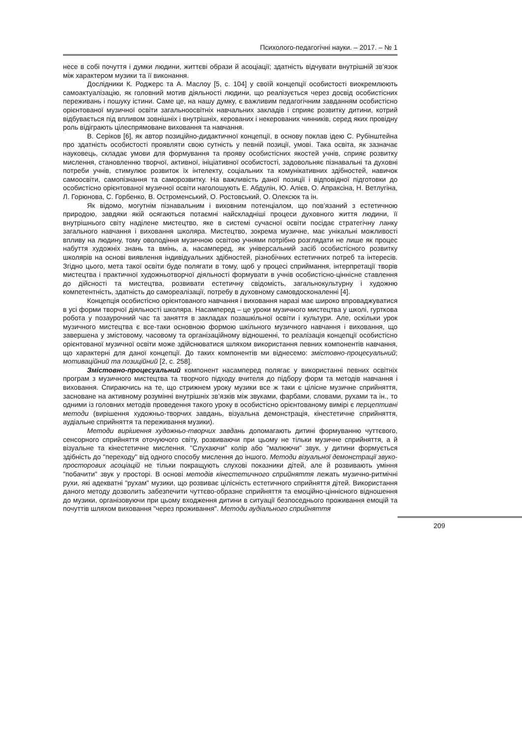Психолого-педагогічні науки. – 2017. – № 1
несе в собі почуття і думки людини, життєві образи й асоціації; здатність відчувати внутрішній зв’язок між характером музики та її виконання.
Дослідники К. Роджерс та А. Маслоу [5, с. 104] у своїй концепції особистості виокремлюють самоактуалізацію, як головний мотив діяльності людини, що реалізується через досвід особистісних переживань і пошуку істини. Саме це, на нашу думку, є важливим педагогічним завданням особистісно орієнтованої музичної освіти загальноосвітніх навчальних закладів і сприяє розвитку дитини, котрий відбувається під впливом зовнішніх і внутрішніх, керованих і некерованих чинників, серед яких провідну роль відіграють цілеспрямоване виховання та навчання.
В. Серіков [6], як автор позиційно-дидактичної концепції, в основу поклав ідею С. Рубінштейна про здатність особистості проявляти свою сутність у певній позиції, умові. Така освіта, як зазначає науковець, складає умови для формування та прояву особистісних якостей учнів, сприяє розвитку мислення, становленню творчої, активної, ініціативної особистості, задовольняє пізнавальні та духовні потреби учнів, стимулює розвиток їх інтелекту, соціальних та комунікативних здібностей, навичок самоосвіти, самопізнання та саморозвитку. На важливість даної позиції і відповідної підготовки до особистісно орієнтованої музичної освіти наголошують Е. Абдулін, Ю. Алієв, О. Апраксіна, Н. Ветлугіна, Л. Горюнова, С. Горбенко, В. Остроменський, О. Ростовський, О. Олексюк та ін.
Як відомо, могутнім пізнавальним і виховним потенціалом, що пов’язаний з естетичною природою, завдяки якій осягаються потаємні найскладніші процеси духовного життя людини, її внутрішнього світу наділене мистецтво, яке в системі сучасної освіти посідає стратегічну ланку загального навчання і виховання школяра. Мистецтво, зокрема музичне, має унікальні можливості впливу на людину, тому оволодіння музичною освітою учнями потрібно розглядати не лише як процес набуття художніх знань та вмінь, а, насамперед, як універсальний засіб особистісного розвитку школярів на основі виявлення індивідуальних здібностей, різнобічних естетичних потреб та інтересів. Згідно цього, мета такої освіти буде полягати в тому, щоб у процесі сприймання, інтерпретації творів мистецтва і практичної художньотворчої діяльності формувати в учнів особистісно-ціннісне ставлення до дійсності та мистецтва, розвивати естетичну свідомість, загальнокультурну і художню компетентність, здатність до самореалізації, потребу в духовному самовдосконаленні [4].
Концепція особистісно орієнтованого навчання і виховання наразі має широко впроваджуватися в усі форми творчої діяльності школяра. Насамперед – це уроки музичного мистецтва у школі, гурткова робота у позаурочний час та заняття в закладах позашкільної освіти і культури. Але, оскільки урок музичного мистецтва є все-таки основною формою шкільного музичного навчання і виховання, що завершена у змістовому, часовому та організаційному відношенні, то реалізація концепції особистісно орієнтованої музичної освіти може здійснюватися шляхом використання певних компонентів навчання, що характерні для даної концепції. До таких компонентів ми віднесемо: змістовно-процесуальний; мотиваційний та позиційний [2, с. 258].
Змістовно-процесуальний компонент насамперед полягає у використанні певних освітніх програм з музичного мистецтва та творчого підходу вчителя до підбору форм та методів навчання і виховання. Спираючись на те, що стрижнем уроку музики все ж таки є цілісне музичне сприйняття, засноване на активному розумінні внутрішніх зв’язків між звуками, фарбами, словами, рухами та ін., то одними із головних методів проведення такого уроку в особистісно орієнтованому вимірі є перцептивні методи (вирішення художньо-творчих завдань, візуальна демонстрація, кінестетичне сприйняття, аудіальне сприйняття та переживання музики).
Методи вирішення художньо-творчих завдань допомагають дитині формуванню чуттєвого, сенсорного сприйняття оточуючого світу, розвиваючи при цьому не тільки музичне сприйняття, а й візуальне та кінестетичне мислення. "Слухаючи" колір або "малюючи" звук, у дитини формується здібність до "переходу" від одного способу мислення до іншого. Методи візуальної демонстрації звуко-просторових асоціацій не тільки покращують слухові показники дітей, але й розвивають уміння "побачити" звук у просторі. В основі методів кінестетичного сприйняття лежать музично-ритмічні рухи, які адекватні "рухам" музики, що розвиває цілісність естетичного сприйняття дітей. Використання даного методу дозволить забезпечити чуттєво-образне сприйняття та емоційно-ціннісного відношення до музики, організовуючи при цьому входження дитини в ситуації безпоседнього проживання емоцій та почуттів шляхом виховання "через проживання". Методи аудіального сприйняття
209